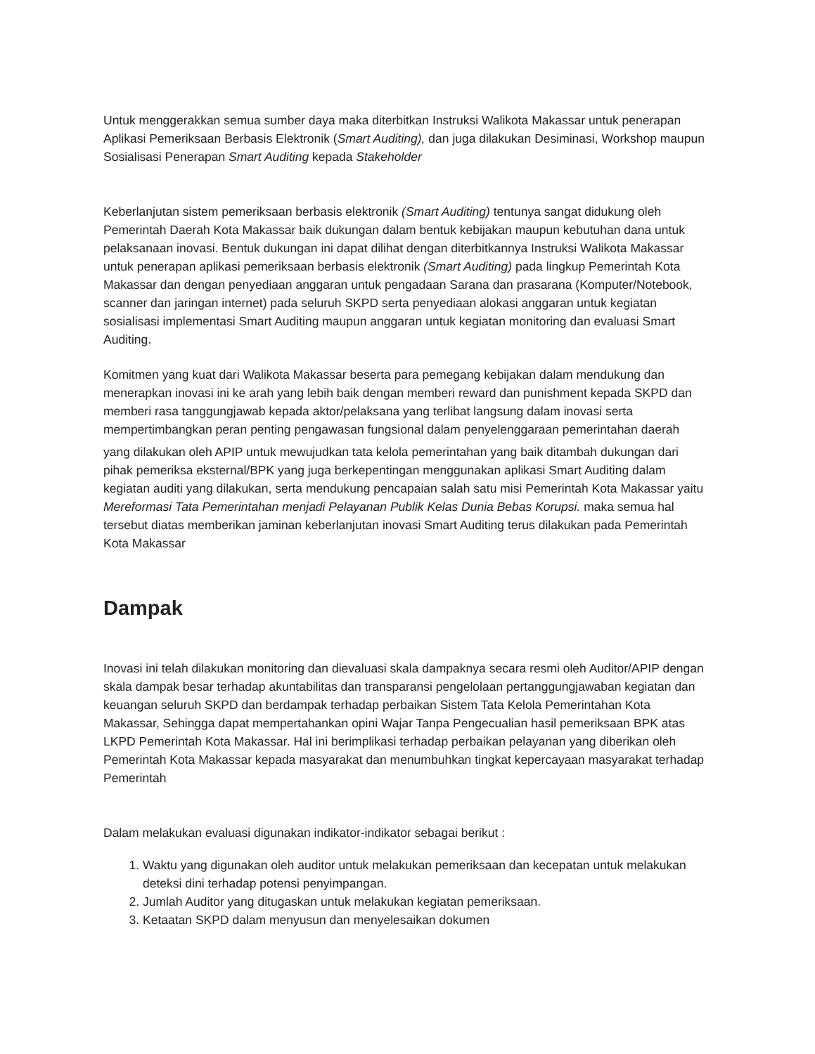Untuk menggerakkan semua sumber daya maka diterbitkan Instruksi Walikota Makassar untuk penerapan Aplikasi Pemeriksaan Berbasis Elektronik (Smart Auditing), dan juga dilakukan Desiminasi, Workshop maupun Sosialisasi Penerapan Smart Auditing kepada Stakeholder
Keberlanjutan sistem pemeriksaan berbasis elektronik (Smart Auditing) tentunya sangat didukung oleh Pemerintah Daerah Kota Makassar baik dukungan dalam bentuk kebijakan maupun kebutuhan dana untuk pelaksanaan inovasi. Bentuk dukungan ini dapat dilihat dengan diterbitkannya Instruksi Walikota Makassar untuk penerapan aplikasi pemeriksaan berbasis elektronik (Smart Auditing) pada lingkup Pemerintah Kota Makassar dan dengan penyediaan anggaran untuk pengadaan Sarana dan prasarana (Komputer/Notebook, scanner dan jaringan internet) pada seluruh SKPD serta penyediaan alokasi anggaran untuk kegiatan sosialisasi implementasi Smart Auditing maupun anggaran untuk kegiatan monitoring dan evaluasi Smart Auditing.
Komitmen yang kuat dari Walikota Makassar beserta para pemegang kebijakan dalam mendukung dan menerapkan inovasi ini ke arah yang lebih baik dengan memberi reward dan punishment kepada SKPD dan memberi rasa tanggungjawab kepada aktor/pelaksana yang terlibat langsung dalam inovasi serta mempertimbangkan peran penting pengawasan fungsional dalam penyelenggaraan pemerintahan daerah
yang dilakukan oleh APIP untuk mewujudkan tata kelola pemerintahan yang baik ditambah dukungan dari pihak pemeriksa eksternal/BPK yang juga berkepentingan menggunakan aplikasi Smart Auditing dalam kegiatan auditi yang dilakukan, serta mendukung pencapaian salah satu misi Pemerintah Kota Makassar yaitu Mereformasi Tata Pemerintahan menjadi Pelayanan Publik Kelas Dunia Bebas Korupsi. maka semua hal tersebut diatas memberikan jaminan keberlanjutan inovasi Smart Auditing terus dilakukan pada Pemerintah Kota Makassar
Dampak
Inovasi ini telah dilakukan monitoring dan dievaluasi skala dampaknya secara resmi oleh Auditor/APIP dengan skala dampak besar terhadap akuntabilitas dan transparansi pengelolaan pertanggungjawaban kegiatan dan keuangan seluruh SKPD dan berdampak terhadap perbaikan Sistem Tata Kelola Pemerintahan Kota Makassar, Sehingga dapat mempertahankan opini Wajar Tanpa Pengecualian hasil pemeriksaan BPK atas LKPD Pemerintah Kota Makassar. Hal ini berimplikasi terhadap perbaikan pelayanan yang diberikan oleh Pemerintah Kota Makassar kepada masyarakat dan menumbuhkan tingkat kepercayaan masyarakat terhadap Pemerintah
Dalam melakukan evaluasi digunakan indikator-indikator sebagai berikut :
1. Waktu yang digunakan oleh auditor untuk melakukan pemeriksaan dan kecepatan untuk melakukan deteksi dini terhadap potensi penyimpangan.
2. Jumlah Auditor yang ditugaskan untuk melakukan kegiatan pemeriksaan.
3. Ketaatan SKPD dalam menyusun dan menyelesaikan dokumen